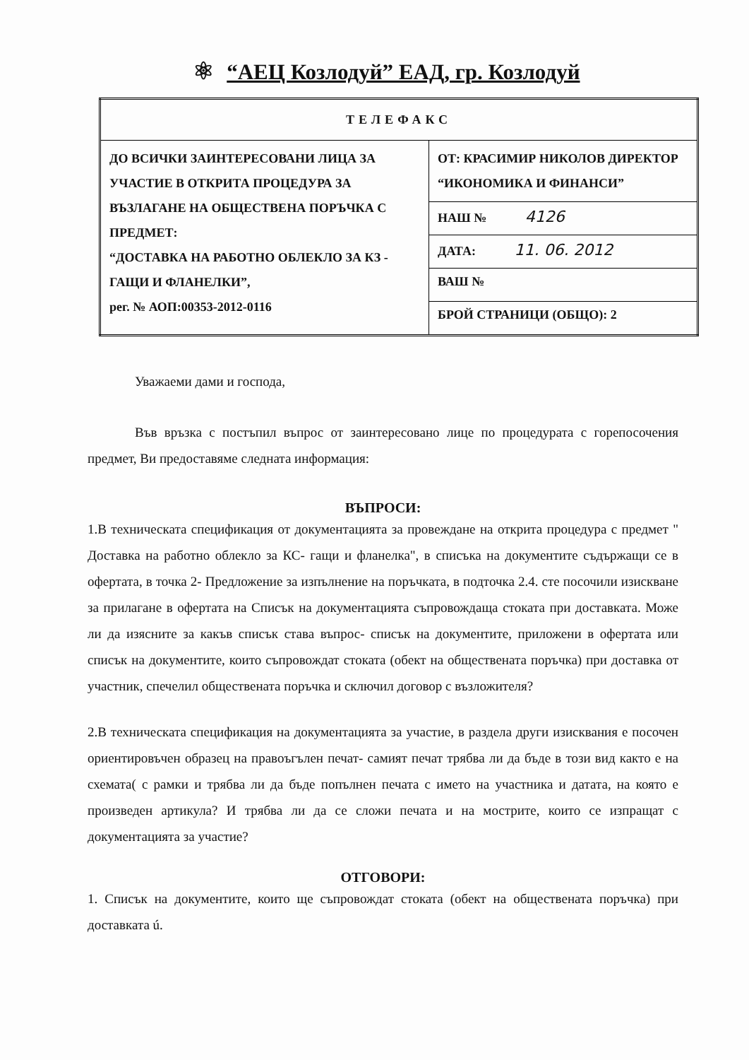⚛ “АЕЦ Козлодуй” ЕАД, гр. Козлодуй
| ТЕЛЕФАКС | |
| ДО ВСИЧКИ ЗАИНТЕРЕСОВАНИ ЛИЦА ЗА УЧАСТИЕ В ОТКРИТА ПРОЦЕДУРА ЗА ВЪЗЛАГАНЕ НА ОБЩЕСТВЕНА ПОРЪЧКА С ПРЕДМЕТ: “ДОСТАВКА НА РАБОТНО ОБЛЕКЛО ЗА КЗ - ГАЩИ И ФЛАНЕЛКИ”, рег. № АОП:00353-2012-0116 | ОТ: КРАСИМИР НИКОЛОВ ДИРЕКТОР “ИКОНОМИКА И ФИНАНСИ” |
| | НАШ № 4126 |
| | ДАТА: 11. 06. 2012 |
| | ВАШ № |
| | БРОЙ СТРАНИЦИ (ОБЩО): 2 |
Уважаеми дами и господа,
Във връзка с постъпил въпрос от заинтересовано лице по процедурата с горепосочения предмет, Ви предоставяме следната информация:
ВЪПРОСИ:
1.В техническата спецификация от документацията за провеждане на открита процедура с предмет " Доставка на работно облекло за КС- гащи и фланелка", в списъка на документите съдържащи се в офертата, в точка 2- Предложение за изпълнение на поръчката, в подточка 2.4. сте посочили изискване за прилагане в офертата на Списък на документацията съпровождаща стоката при доставката. Може ли да изясните за какъв списък става въпрос- списък на документите, приложени в офертата или списък на документите, които съпровождат стоката (обект на обществената поръчка) при доставка от участник, спечелил обществената поръчка и сключил договор с възложителя?
2.В техническата спецификация на документацията за участие, в раздела други изисквания е посочен ориентировъчен образец на правоъгълен печат- самият печат трябва ли да бъде в този вид както е на схемата( с рамки и трябва ли да бъде попълнен печата с името на участника и датата, на която е произведен артикула? И трябва ли да се сложи печата и на мострите, които се изпращат с документацията за участие?
ОТГОВОРИ:
1. Списък на документите, които ще съпровождат стоката (обект на обществената поръчка) при доставката ú.